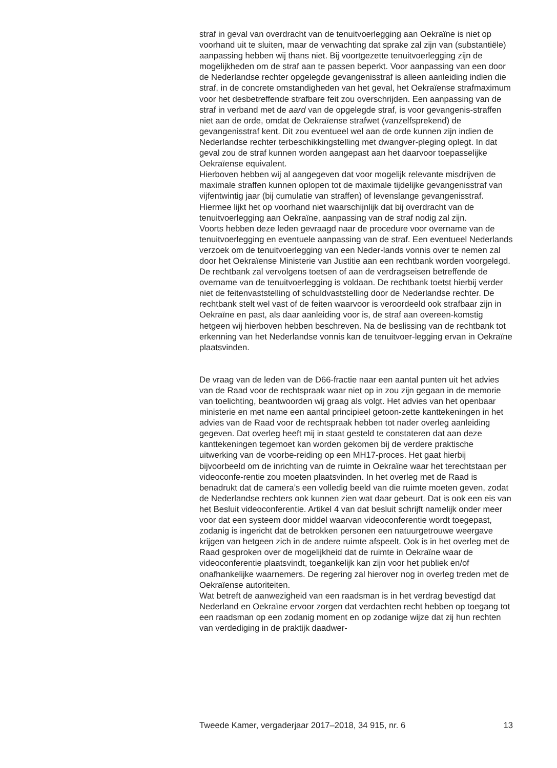straf in geval van overdracht van de tenuitvoerlegging aan Oekraïne is niet op voorhand uit te sluiten, maar de verwachting dat sprake zal zijn van (substantiële) aanpassing hebben wij thans niet. Bij voortgezette tenuitvoerlegging zijn de mogelijkheden om de straf aan te passen beperkt. Voor aanpassing van een door de Nederlandse rechter opgelegde gevangenisstraf is alleen aanleiding indien die straf, in de concrete omstandigheden van het geval, het Oekraïense strafmaximum voor het desbetreffende strafbare feit zou overschrijden. Een aanpassing van de straf in verband met de aard van de opgelegde straf, is voor gevangenis-straffen niet aan de orde, omdat de Oekraïense strafwet (vanzelfsprekend) de gevangenisstraf kent. Dit zou eventueel wel aan de orde kunnen zijn indien de Nederlandse rechter terbeschikkingstelling met dwangver-pleging oplegt. In dat geval zou de straf kunnen worden aangepast aan het daarvoor toepasselijke Oekraïense equivalent.
Hierboven hebben wij al aangegeven dat voor mogelijk relevante misdrijven de maximale straffen kunnen oplopen tot de maximale tijdelijke gevangenisstraf van vijfentwintig jaar (bij cumulatie van straffen) of levenslange gevangenisstraf. Hiermee lijkt het op voorhand niet waarschijnlijk dat bij overdracht van de tenuitvoerlegging aan Oekraïne, aanpassing van de straf nodig zal zijn.
Voorts hebben deze leden gevraagd naar de procedure voor overname van de tenuitvoerlegging en eventuele aanpassing van de straf. Een eventueel Nederlands verzoek om de tenuitvoerlegging van een Neder-lands vonnis over te nemen zal door het Oekraïense Ministerie van Justitie aan een rechtbank worden voorgelegd. De rechtbank zal vervolgens toetsen of aan de verdragseisen betreffende de overname van de tenuitvoerlegging is voldaan. De rechtbank toetst hierbij verder niet de feitenvaststelling of schuldvaststelling door de Nederlandse rechter. De rechtbank stelt wel vast of de feiten waarvoor is veroordeeld ook strafbaar zijn in Oekraïne en past, als daar aanleiding voor is, de straf aan overeen-komstig hetgeen wij hierboven hebben beschreven. Na de beslissing van de rechtbank tot erkenning van het Nederlandse vonnis kan de tenuitvoer-legging ervan in Oekraïne plaatsvinden.
De vraag van de leden van de D66-fractie naar een aantal punten uit het advies van de Raad voor de rechtspraak waar niet op in zou zijn gegaan in de memorie van toelichting, beantwoorden wij graag als volgt. Het advies van het openbaar ministerie en met name een aantal principieel getoon-zette kanttekeningen in het advies van de Raad voor de rechtspraak hebben tot nader overleg aanleiding gegeven. Dat overleg heeft mij in staat gesteld te constateren dat aan deze kanttekeningen tegemoet kan worden gekomen bij de verdere praktische uitwerking van de voorbe-reiding op een MH17-proces. Het gaat hierbij bijvoorbeeld om de inrichting van de ruimte in Oekraïne waar het terechtstaan per videoconfe-rentie zou moeten plaatsvinden. In het overleg met de Raad is benadrukt dat de camera’s een volledig beeld van die ruimte moeten geven, zodat de Nederlandse rechters ook kunnen zien wat daar gebeurt. Dat is ook een eis van het Besluit videoconferentie. Artikel 4 van dat besluit schrijft namelijk onder meer voor dat een systeem door middel waarvan videoconferentie wordt toegepast, zodanig is ingericht dat de betrokken personen een natuurgetrouwe weergave krijgen van hetgeen zich in de andere ruimte afspeelt. Ook is in het overleg met de Raad gesproken over de mogelijkheid dat de ruimte in Oekraïne waar de videoconferentie plaatsvindt, toegankelijk kan zijn voor het publiek en/of onafhankelijke waarnemers. De regering zal hierover nog in overleg treden met de Oekraïense autoriteiten.
Wat betreft de aanwezigheid van een raadsman is in het verdrag bevestigd dat Nederland en Oekraïne ervoor zorgen dat verdachten recht hebben op toegang tot een raadsman op een zodanig moment en op zodanige wijze dat zij hun rechten van verdediging in de praktijk daadwer-
Tweede Kamer, vergaderjaar 2017–2018, 34 915, nr. 6 13